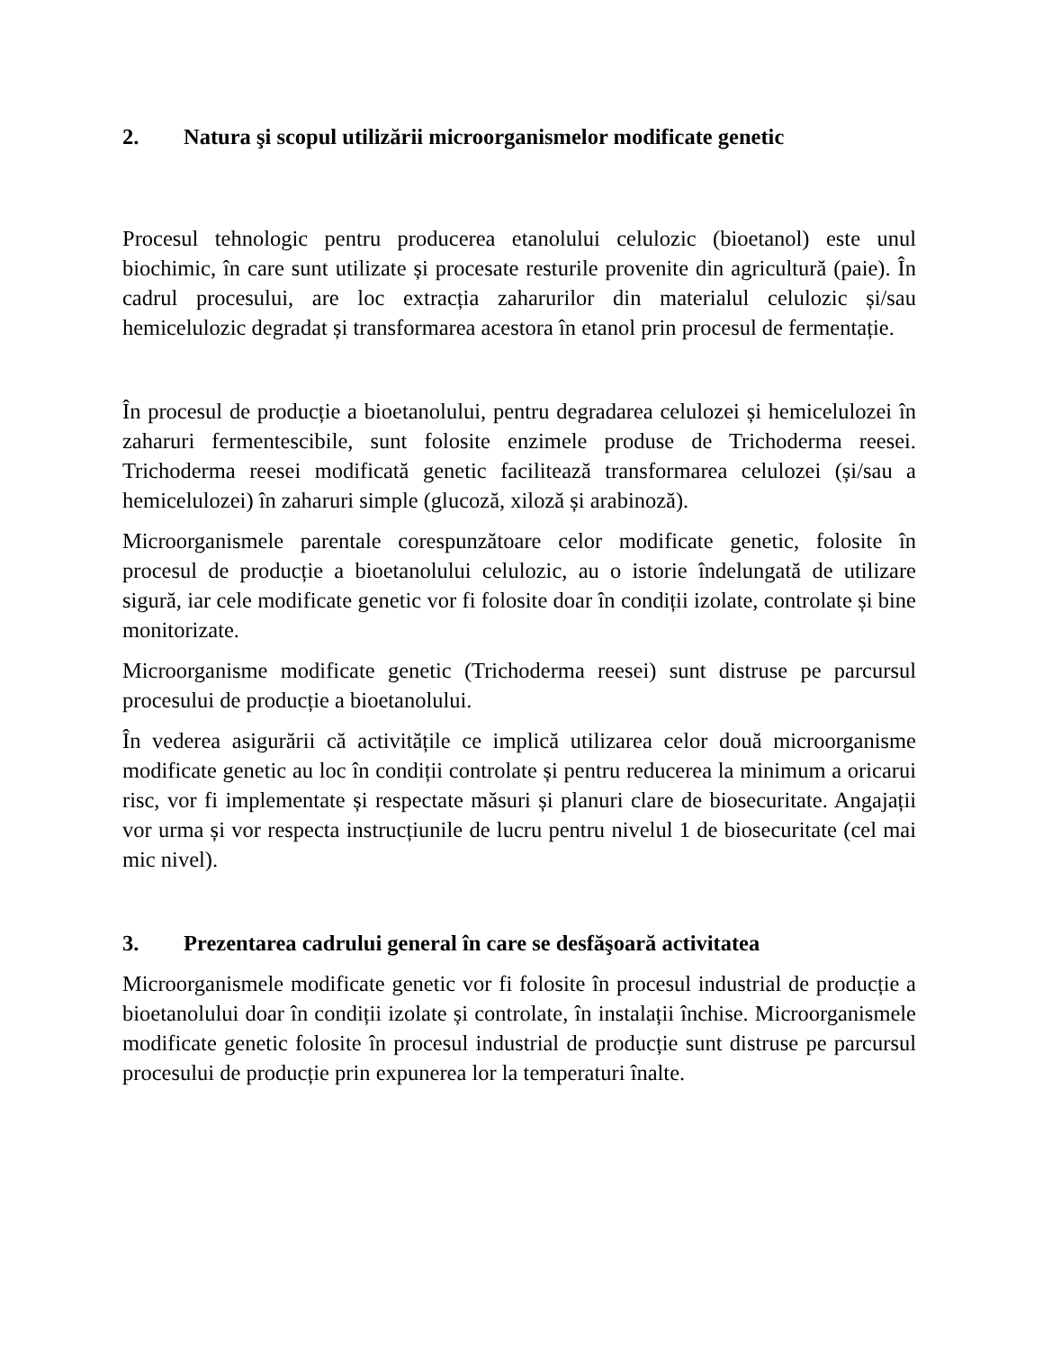2. Natura şi scopul utilizării microorganismelor modificate genetic
Procesul tehnologic pentru producerea etanolului celulozic (bioetanol) este unul biochimic, în care sunt utilizate și procesate resturile provenite din agricultură (paie). În cadrul procesului, are loc extracția zaharurilor din materialul celulozic și/sau hemicelulozic degradat și transformarea acestora în etanol prin procesul de fermentație.
În procesul de producție a bioetanolului, pentru degradarea celulozei și hemicelulozei în zaharuri fermentescibile, sunt folosite enzimele produse de Trichoderma reesei. Trichoderma reesei modificată genetic facilitează transformarea celulozei (și/sau a hemicelulozei) în zaharuri simple (glucoză, xiloză și arabinoză).
Microorganismele parentale corespunzătoare celor modificate genetic, folosite în procesul de producție a bioetanolului celulozic, au o istorie îndelungată de utilizare sigură, iar cele modificate genetic vor fi folosite doar în condiții izolate, controlate și bine monitorizate.
Microorganisme modificate genetic (Trichoderma reesei) sunt distruse pe parcursul procesului de producție a bioetanolului.
În vederea asigurării că activitățile ce implică utilizarea celor două microorganisme modificate genetic au loc în condiții controlate și pentru reducerea la minimum a oricarui risc, vor fi implementate și respectate măsuri și planuri clare de biosecuritate. Angajații vor urma și vor respecta instrucțiunile de lucru pentru nivelul 1 de biosecuritate (cel mai mic nivel).
3. Prezentarea cadrului general în care se desfăşoară activitatea
Microorganismele modificate genetic vor fi folosite în procesul industrial de producție a bioetanolului doar în condiții izolate și controlate, în instalații închise. Microorganismele modificate genetic folosite în procesul industrial de producție sunt distruse pe parcursul procesului de producție prin expunerea lor la temperaturi înalte.